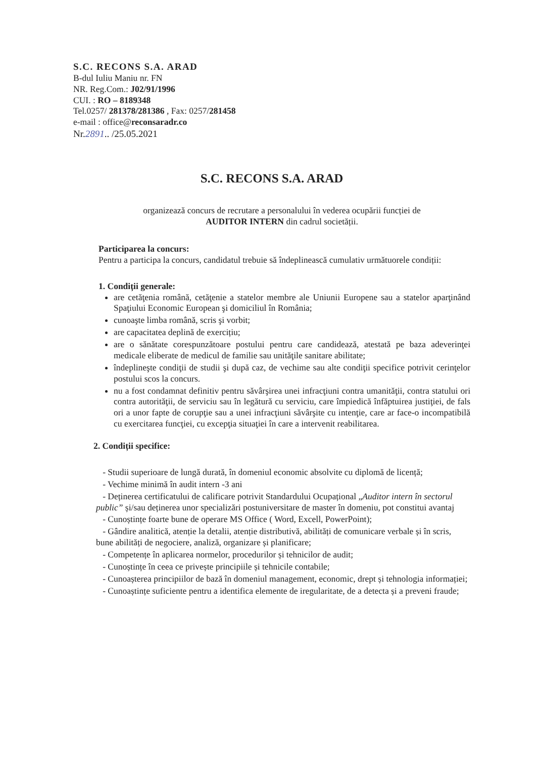S.C. RECONS S.A. ARAD
B-dul Iuliu Maniu nr. FN
NR. Reg.Com.: J02/91/1996
CUI. : RO – 8189348
Tel.0257/ 281378/281386 , Fax: 0257/281458
e-mail : office@reconsaradr.co
Nr.2891.. /25.05.2021
S.C. RECONS S.A. ARAD
organizează concurs de recrutare a personalului în vederea ocupării funcției de
AUDITOR INTERN din cadrul societății.
Participarea la concurs:
Pentru a participa la concurs, candidatul trebuie să îndeplinească cumulativ următuorele condiții:
1. Condiții generale:
are cetăţenia română, cetăţenie a statelor membre ale Uniunii Europene sau a statelor aparţinând Spaţiului Economic European şi domiciliul în România;
cunoaşte limba română, scris şi vorbit;
are capacitatea deplină de exercițiu;
are o sănătate corespunzătoare postului pentru care candidează, atestată pe baza adeverinţei medicale eliberate de medicul de familie sau unităţile sanitare abilitate;
îndeplineşte condiţii de studii şi după caz, de vechime sau alte condiţii specifice potrivit cerinţelor postului scos la concurs.
nu a fost condamnat definitiv pentru săvârşirea unei infracţiuni contra umanităţii, contra statului ori contra autorităţii, de serviciu sau în legătură cu serviciu, care împiedică înfăptuirea justiţiei, de fals ori a unor fapte de corupţie sau a unei infracţiuni săvârşite cu intenţie, care ar face-o incompatibilă cu exercitarea funcţiei, cu excepţia situaţiei în care a intervenit reabilitarea.
2. Condiții specifice:
- Studii superioare de lungă durată, în domeniul economic absolvite cu diplomă de licență;
- Vechime minimă în audit intern -3 ani
- Deținerea certificatului de calificare potrivit Standardului Ocupațional „Auditor intern în sectorul public” și/sau deținerea unor specializări postuniversitare de master în domeniu, pot constitui avantaj
- Cunoștințe foarte bune de operare MS Office ( Word, Excell, PowerPoint);
- Gândire analitică, atenție la detalii, atenție distributivă, abilități de comunicare verbale și în scris, bune abilități de negociere, analiză, organizare și planificare;
- Competențe în aplicarea normelor, procedurilor și tehnicilor de audit;
- Cunoștințe în ceea ce privește principiile și tehnicile contabile;
- Cunoașterea principiilor de bază în domeniul management, economic, drept și tehnologia informației;
- Cunoaștințe suficiente pentru a identifica elemente de iregularitate, de a detecta și a preveni fraude;